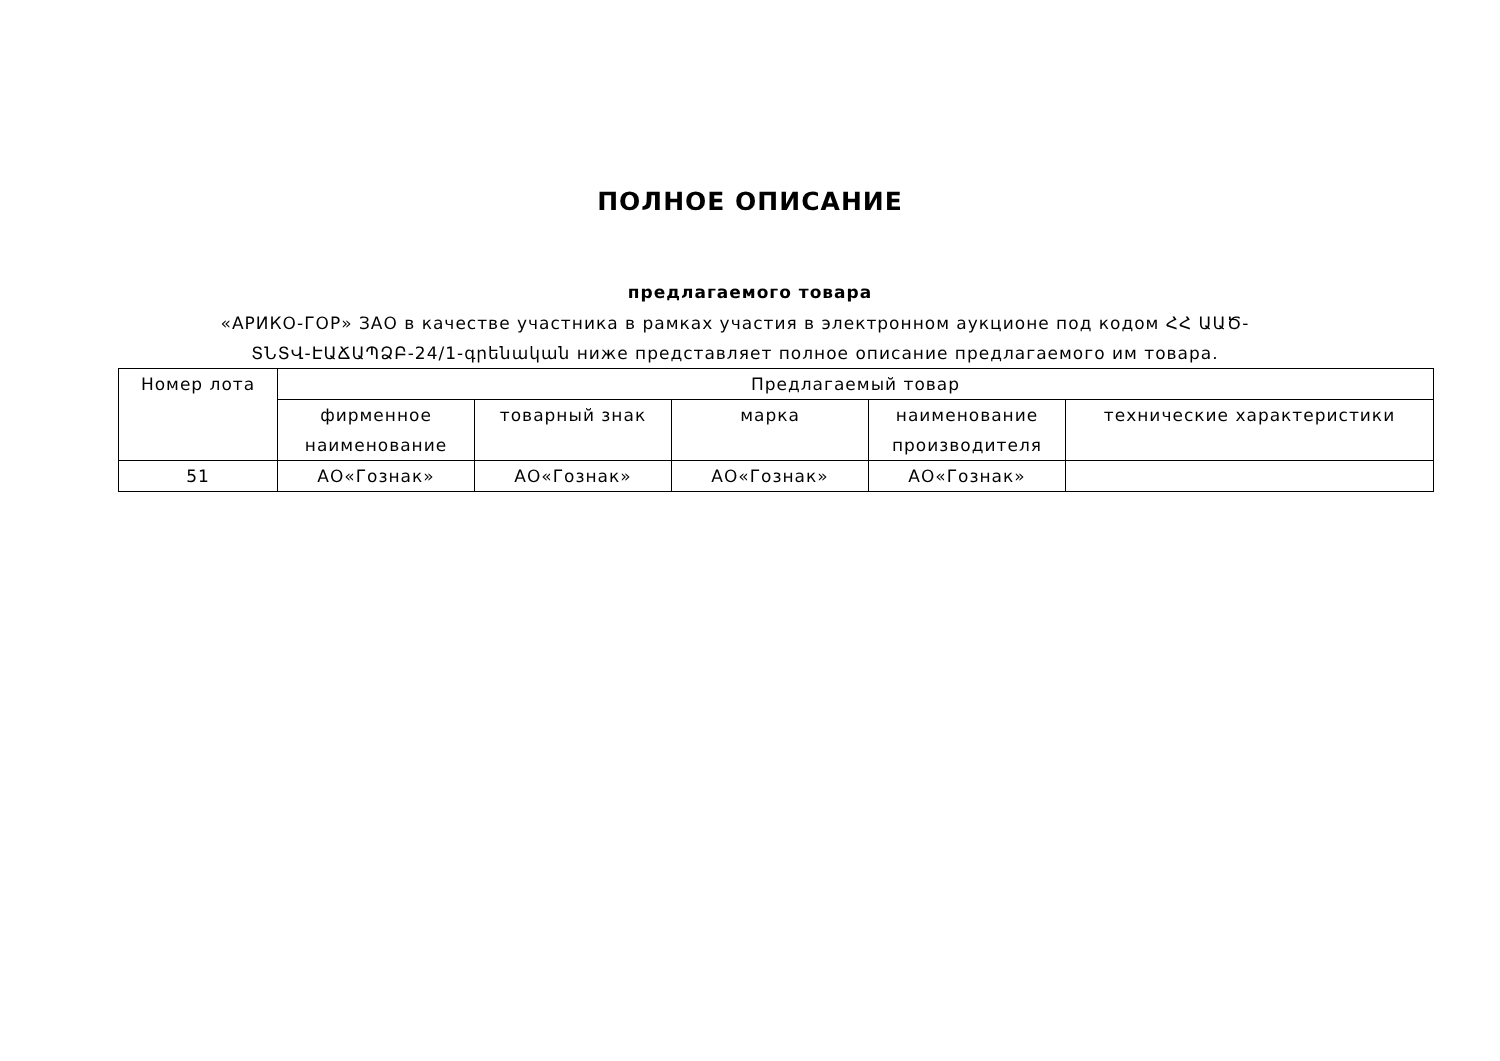ПОЛНОЕ ОПИСАНИЕ
предлагаемого товара
«АРИКО-ГОР» ЗАО в качестве участника в рамках участия в электронном аукционе под кодом ՀՀ ԱԱԾ-ՏՆՏՎ-ԷԱՃԱՊՁԲ-24/1-գրենական ниже представляет полное описание предлагаемого им товара.
| Номер лота | Предлагаемый товар | | | | |
| --- | --- | --- | --- | --- | --- |
| | фирменное наименование | товарный знак | марка | наименование производителя | технические характеристики |
| 51 | АО«Гознак» | АО«Гознак» | АО«Гознак» | АО«Гознак» | |